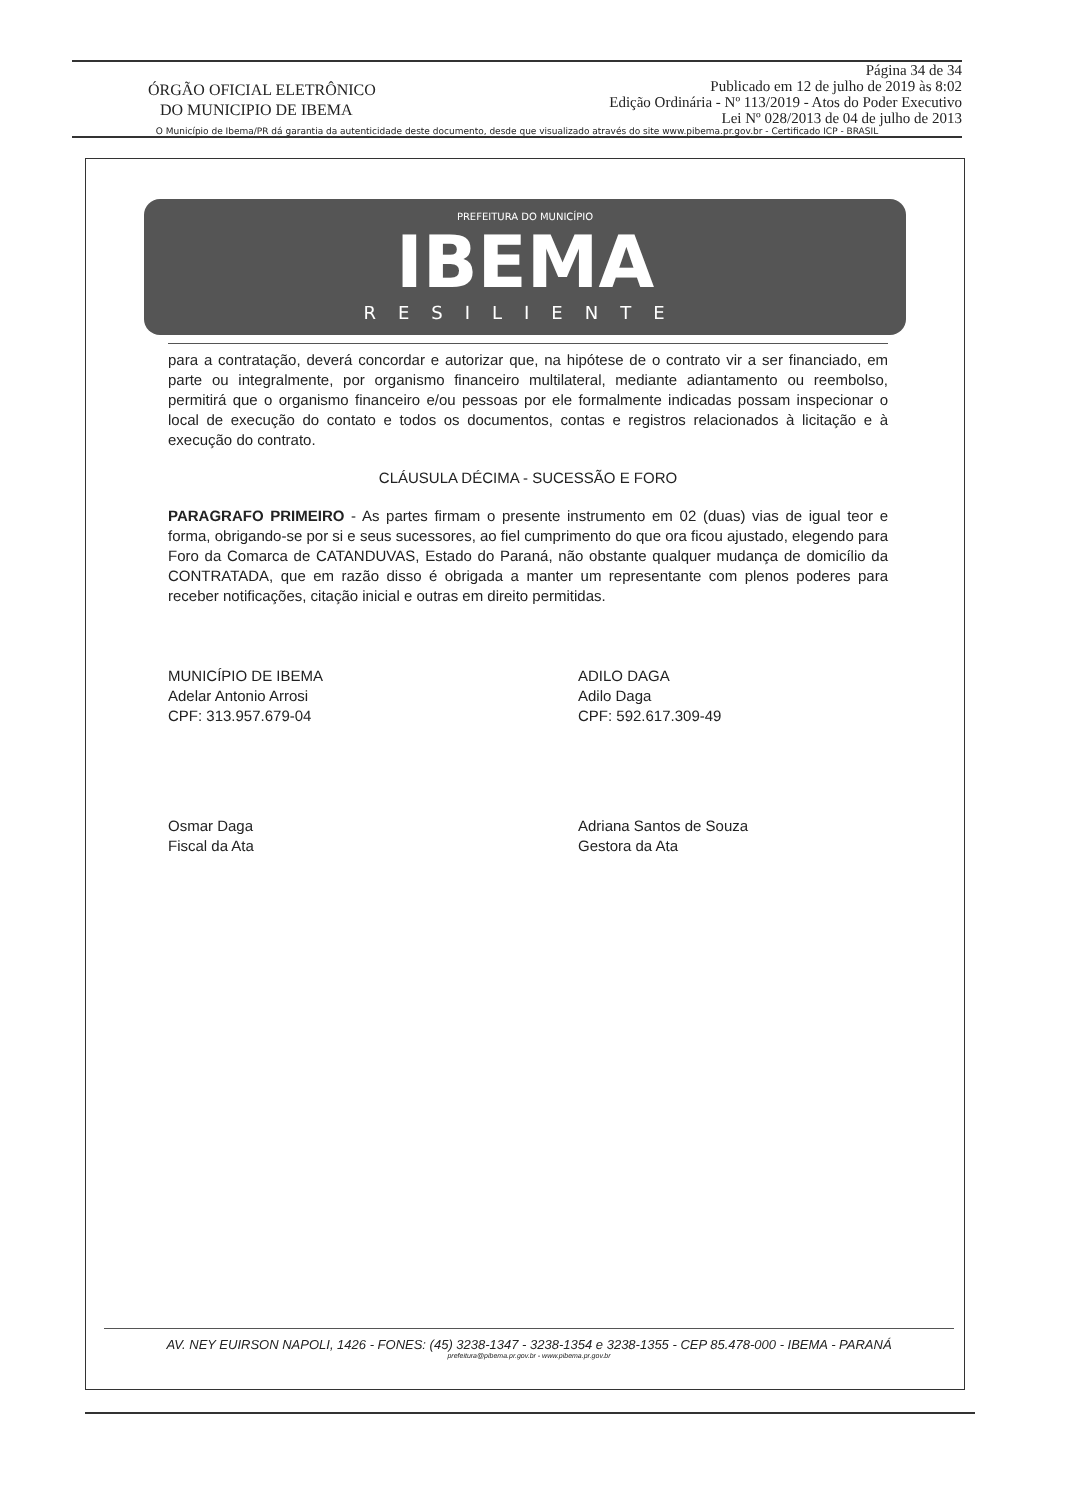ÓRGÃO OFICIAL ELETRÔNICO
DO MUNICIPIO DE IBEMA
Página 34 de 34
Publicado em 12 de julho de 2019 às 8:02
Edição Ordinária - Nº 113/2019 - Atos do Poder Executivo
Lei Nº 028/2013 de 04 de julho de 2013
O Município de Ibema/PR dá garantia da autenticidade deste documento, desde que visualizado através do site www.pibema.pr.gov.br - Certificado ICP - BRASIL
PREFEITURA DO MUNICÍPIO
IBEMA
RESILIENTE
para a contratação, deverá concordar e autorizar que, na hipótese de o contrato vir a ser financiado, em parte ou integralmente, por organismo financeiro multilateral, mediante adiantamento ou reembolso, permitirá que o organismo financeiro e/ou pessoas por ele formalmente indicadas possam inspecionar o local de execução do contato e todos os documentos, contas e registros relacionados à licitação e à execução do contrato.
CLÁUSULA DÉCIMA - SUCESSÃO E FORO
PARAGRAFO PRIMEIRO - As partes firmam o presente instrumento em 02 (duas) vias de igual teor e forma, obrigando-se por si e seus sucessores, ao fiel cumprimento do que ora ficou ajustado, elegendo para Foro da Comarca de CATANDUVAS, Estado do Paraná, não obstante qualquer mudança de domicílio da CONTRATADA, que em razão disso é obrigada a manter um representante com plenos poderes para receber notificações, citação inicial e outras em direito permitidas.
MUNICÍPIO DE IBEMA
Adelar Antonio Arrosi
CPF: 313.957.679-04
ADILO DAGA
Adilo Daga
CPF: 592.617.309-49
Osmar Daga
Fiscal da Ata
Adriana Santos de Souza
Gestora da Ata
AV. NEY EUIRSON NAPOLI, 1426 - FONES: (45) 3238-1347 - 3238-1354 e 3238-1355 - CEP 85.478-000 - IBEMA - PARANÁ
prefeitura@pibema.pr.gov.br - www.pibema.pr.gov.br